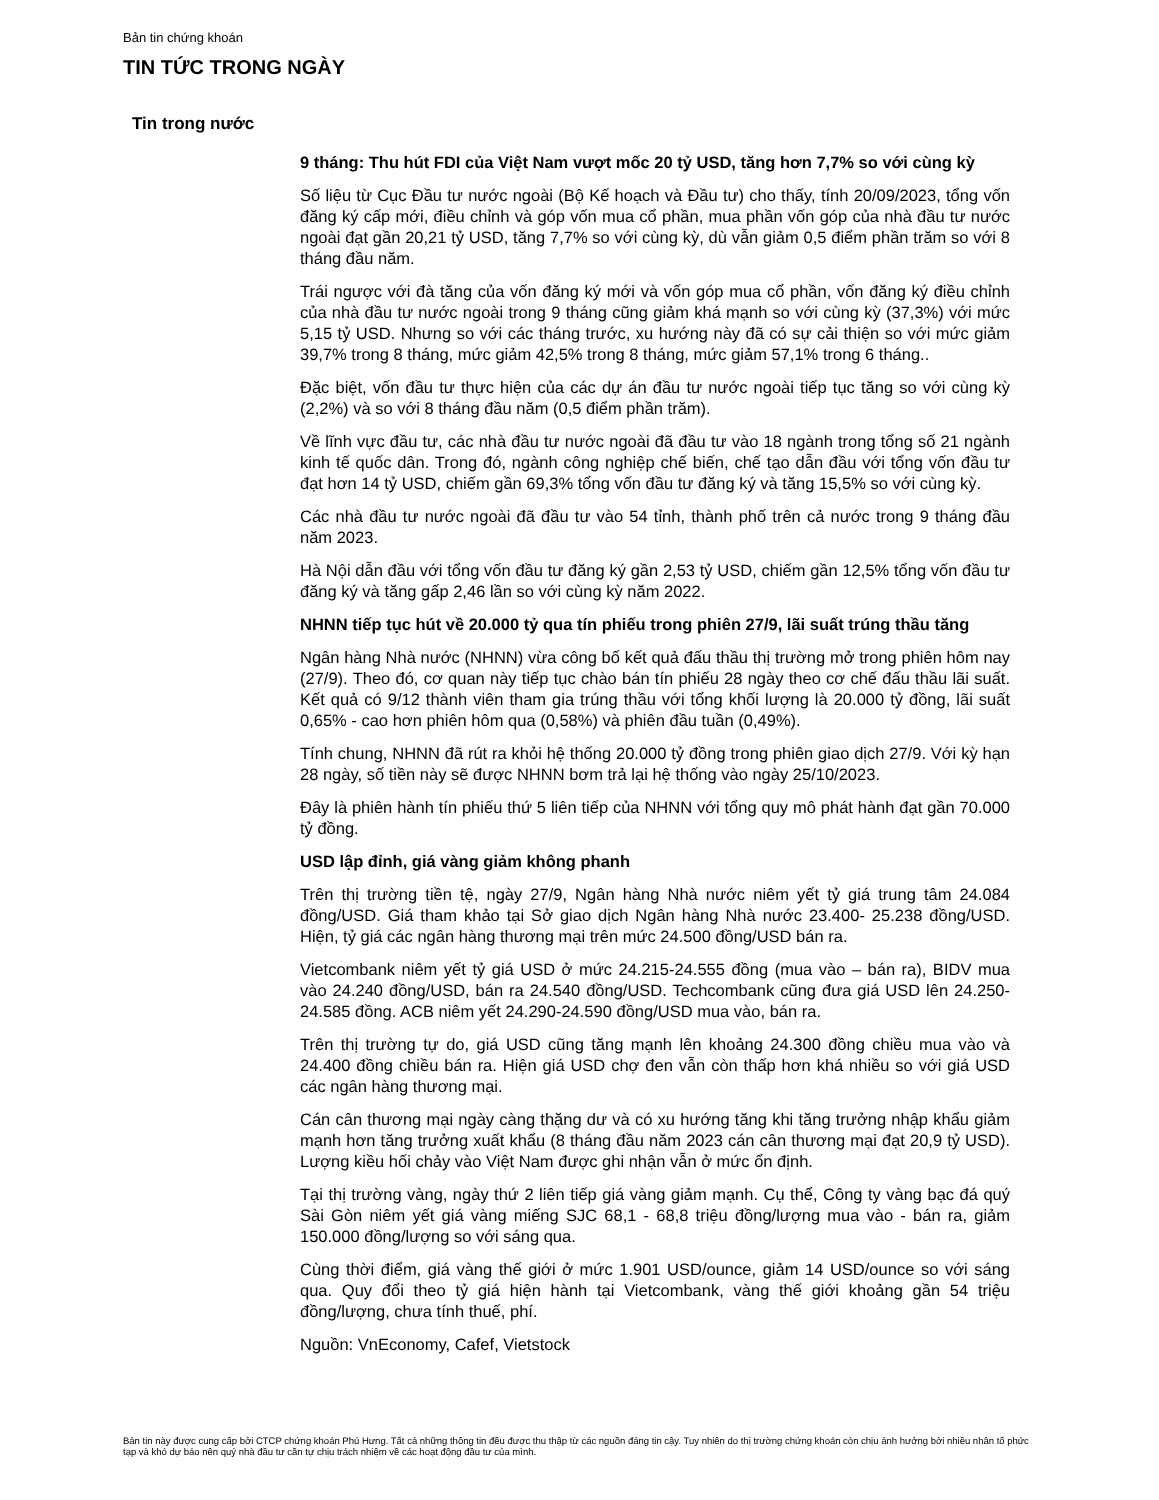Bản tin chứng khoán
TIN TỨC TRONG NGÀY
Tin trong nước
9 tháng: Thu hút FDI của Việt Nam vượt mốc 20 tỷ USD, tăng hơn 7,7% so với cùng kỳ
Số liệu từ Cục Đầu tư nước ngoài (Bộ Kế hoạch và Đầu tư) cho thấy, tính 20/09/2023, tổng vốn đăng ký cấp mới, điều chỉnh và góp vốn mua cổ phần, mua phần vốn góp của nhà đầu tư nước ngoài đạt gần 20,21 tỷ USD, tăng 7,7% so với cùng kỳ, dù vẫn giảm 0,5 điểm phần trăm so với 8 tháng đầu năm.
Trái ngược với đà tăng của vốn đăng ký mới và vốn góp mua cổ phần, vốn đăng ký điều chỉnh của nhà đầu tư nước ngoài trong 9 tháng cũng giảm khá mạnh so với cùng kỳ (37,3%) với mức 5,15 tỷ USD. Nhưng so với các tháng trước, xu hướng này đã có sự cải thiện so với mức giảm 39,7% trong 8 tháng, mức giảm 42,5% trong 8 tháng, mức giảm 57,1% trong 6 tháng..
Đặc biệt, vốn đầu tư thực hiện của các dự án đầu tư nước ngoài tiếp tục tăng so với cùng kỳ (2,2%) và so với 8 tháng đầu năm (0,5 điểm phần trăm).
Về lĩnh vực đầu tư, các nhà đầu tư nước ngoài đã đầu tư vào 18 ngành trong tổng số 21 ngành kinh tế quốc dân. Trong đó, ngành công nghiệp chế biến, chế tạo dẫn đầu với tổng vốn đầu tư đạt hơn 14 tỷ USD, chiếm gần 69,3% tổng vốn đầu tư đăng ký và tăng 15,5% so với cùng kỳ.
Các nhà đầu tư nước ngoài đã đầu tư vào 54 tỉnh, thành phố trên cả nước trong 9 tháng đầu năm 2023.
Hà Nội dẫn đầu với tổng vốn đầu tư đăng ký gần 2,53 tỷ USD, chiếm gần 12,5% tổng vốn đầu tư đăng ký và tăng gấp 2,46 lần so với cùng kỳ năm 2022.
NHNN tiếp tục hút về 20.000 tỷ qua tín phiếu trong phiên 27/9, lãi suất trúng thầu tăng
Ngân hàng Nhà nước (NHNN) vừa công bố kết quả đấu thầu thị trường mở trong phiên hôm nay (27/9). Theo đó, cơ quan này tiếp tục chào bán tín phiếu 28 ngày theo cơ chế đấu thầu lãi suất. Kết quả có 9/12 thành viên tham gia trúng thầu với tổng khối lượng là 20.000 tỷ đồng, lãi suất 0,65% - cao hơn phiên hôm qua (0,58%) và phiên đầu tuần (0,49%).
Tính chung, NHNN đã rút ra khỏi hệ thống 20.000 tỷ đồng trong phiên giao dịch 27/9. Với kỳ hạn 28 ngày, số tiền này sẽ được NHNN bơm trả lại hệ thống vào ngày 25/10/2023.
Đây là phiên hành tín phiếu thứ 5 liên tiếp của NHNN với tổng quy mô phát hành đạt gần 70.000 tỷ đồng.
USD lập đỉnh, giá vàng giảm không phanh
Trên thị trường tiền tệ, ngày 27/9, Ngân hàng Nhà nước niêm yết tỷ giá trung tâm 24.084 đồng/USD. Giá tham khảo tại Sở giao dịch Ngân hàng Nhà nước 23.400- 25.238 đồng/USD. Hiện, tỷ giá các ngân hàng thương mại trên mức 24.500 đồng/USD bán ra.
Vietcombank niêm yết tỷ giá USD ở mức 24.215-24.555 đồng (mua vào – bán ra), BIDV mua vào 24.240 đồng/USD, bán ra 24.540 đồng/USD. Techcombank cũng đưa giá USD lên 24.250-24.585 đồng. ACB niêm yết 24.290-24.590 đồng/USD mua vào, bán ra.
Trên thị trường tự do, giá USD cũng tăng mạnh lên khoảng 24.300 đồng chiều mua vào và 24.400 đồng chiều bán ra. Hiện giá USD chợ đen vẫn còn thấp hơn khá nhiều so với giá USD các ngân hàng thương mại.
Cán cân thương mại ngày càng thặng dư và có xu hướng tăng khi tăng trưởng nhập khẩu giảm mạnh hơn tăng trưởng xuất khẩu (8 tháng đầu năm 2023 cán cân thương mại đạt 20,9 tỷ USD). Lượng kiều hối chảy vào Việt Nam được ghi nhận vẫn ở mức ổn định.
Tại thị trường vàng, ngày thứ 2 liên tiếp giá vàng giảm mạnh. Cụ thể, Công ty vàng bạc đá quý Sài Gòn niêm yết giá vàng miếng SJC 68,1 - 68,8 triệu đồng/lượng mua vào - bán ra, giảm 150.000 đồng/lượng so với sáng qua.
Cùng thời điểm, giá vàng thế giới ở mức 1.901 USD/ounce, giảm 14 USD/ounce so với sáng qua. Quy đổi theo tỷ giá hiện hành tại Vietcombank, vàng thế giới khoảng gần 54 triệu đồng/lượng, chưa tính thuế, phí.
Nguồn: VnEconomy, Cafef, Vietstock
Bản tin này được cung cấp bởi CTCP chứng khoán Phú Hưng. Tất cả những thông tin đều được thu thập từ các nguồn đáng tin cậy. Tuy nhiên do thị trường chứng khoán còn chịu ảnh hưởng bởi nhiều nhân tố phức tạp và khó dự báo nên quý nhà đầu tư cần tự chịu trách nhiệm về các hoạt động đầu tư của mình.